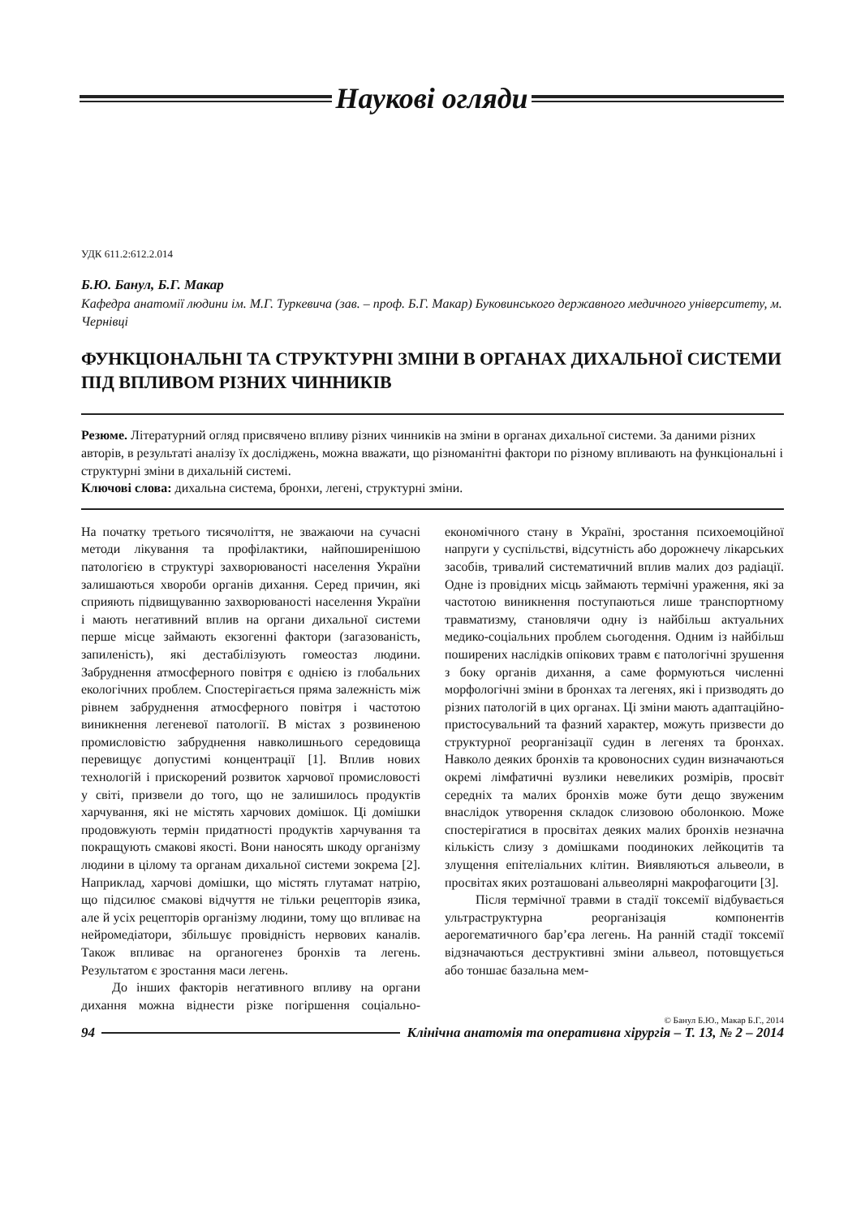Наукові огляди
УДК 611.2:612.2.014
Б.Ю. Банул, Б.Г. Макар
Кафедра анатомії людини ім. М.Г. Туркевича (зав. – проф. Б.Г. Макар) Буковинського державного медичного університету, м. Чернівці
ФУНКЦІОНАЛЬНІ ТА СТРУКТУРНІ ЗМІНИ В ОРГАНАХ ДИХАЛЬНОЇ СИСТЕМИ ПІД ВПЛИВОМ РІЗНИХ ЧИННИКІВ
Резюме. Літературний огляд присвячено впливу різних чинників на зміни в органах дихальної системи. За даними різних авторів, в результаті аналізу їх досліджень, можна вважати, що різноманітні фактори по різному впливають на функціональні і структурні зміни в дихальній системі.
Ключові слова: дихальна система, бронхи, легені, структурні зміни.
На початку третього тисячоліття, не зважаючи на сучасні методи лікування та профілактики, найпоширенішою патологією в структурі захворюваності населення України залишаються хвороби органів дихання. Серед причин, які сприяють підвищуванню захворюваності населення України і мають негативний вплив на органи дихальної системи перше місце займають екзогенні фактори (загазованість, запиленість), які дестабілізують гомеостаз людини. Забруднення атмосферного повітря є однією із глобальних екологічних проблем. Спостерігається пряма залежність між рівнем забруднення атмосферного повітря і частотою виникнення легеневої патології. В містах з розвиненою промисловістю забруднення навколишнього середовища перевищує допустимі концентрації [1]. Вплив нових технологій і прискорений розвиток харчової промисловості у світі, призвели до того, що не залишилось продуктів харчування, які не містять харчових домішок. Ці домішки продовжують термін придатності продуктів харчування та покращують смакові якості. Вони наносять шкоду організму людини в цілому та органам дихальної системи зокрема [2]. Наприклад, харчові домішки, що містять глутамат натрію, що підсилює смакові відчуття не тільки рецепторів язика, але й усіх рецепторів організму людини, тому що впливає на нейромедіатори, збільшує провідність нервових каналів. Також впливає на органогенез бронхів та легень. Результатом є зростання маси легень.
До інших факторів негативного впливу на органи дихання можна віднести різке погіршення соціально-економічного стану в Україні, зростання психоемоційної напруги у суспільстві, відсутність або дорожнечу лікарських засобів, тривалий систематичний вплив малих доз радіації. Одне із провідних місць займають термічні ураження, які за частотою виникнення поступаються лише транспортному травматизму, становлячи одну із найбільш актуальних медико-соціальних проблем сьогодення. Одним із найбільш поширених наслідків опікових травм є патологічні зрушення з боку органів дихання, а саме формуються численні морфологічні зміни в бронхах та легенях, які і призводять до різних патологій в цих органах. Ці зміни мають адаптаційно-пристосувальний та фазний характер, можуть призвести до структурної реорганізації судин в легенях та бронхах. Навколо деяких бронхів та кровоносних судин визначаються окремі лімфатичні вузлики невеликих розмірів, просвіт середніх та малих бронхів може бути дещо звуженим внаслідок утворення складок слизовою оболонкою. Може спостерігатися в просвітах деяких малих бронхів незначна кількість слизу з домішками поодиноких лейкоцитів та злущення епітеліальних клітин. Виявляються альвеоли, в просвітах яких розташовані альвеолярні макрофагоцити [3].
Після термічної травми в стадії токсемії відбувається ультраструктурна реорганізація компонентів аерогематичного бар’єра легень. На ранній стадії токсемії відзначаються деструктивні зміни альвеол, потовщується або тоншає базальна мем-
© Банул Б.Ю., Макар Б.Г., 2014
94 Клінічна анатомія та оперативна хірургія – Т. 13, № 2 – 2014